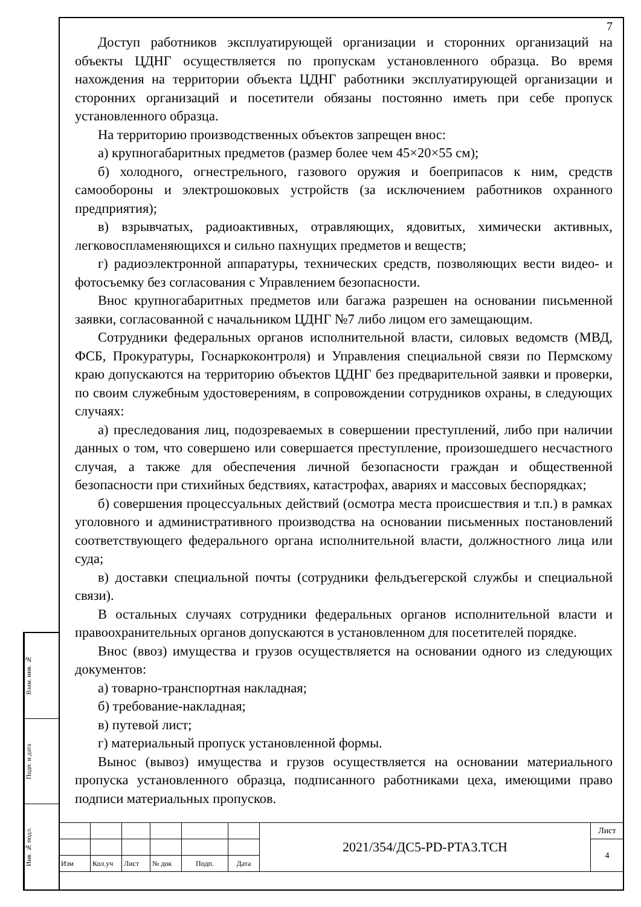Взам. инв. №
Подп. и дата
Инв. № подл.
7
Доступ работников эксплуатирующей организации и сторонних организаций на объекты ЦДНГ осуществляется по пропускам установленного образца. Во время нахождения на территории объекта ЦДНГ работники эксплуатирующей организации и сторонних организаций и посетители обязаны постоянно иметь при себе пропуск установленного образца.
На территорию производственных объектов запрещен внос:
а) крупногабаритных предметов (размер более чем 45×20×55 см);
б) холодного, огнестрельного, газового оружия и боеприпасов к ним, средств самообороны и электрошоковых устройств (за исключением работников охранного предприятия);
в) взрывчатых, радиоактивных, отравляющих, ядовитых, химически активных, легковоспламеняющихся и сильно пахнущих предметов и веществ;
г) радиоэлектронной аппаратуры, технических средств, позволяющих вести видео- и фотосъемку без согласования с Управлением безопасности.
Внос крупногабаритных предметов или багажа разрешен на основании письменной заявки, согласованной с начальником ЦДНГ №7 либо лицом его замещающим.
Сотрудники федеральных органов исполнительной власти, силовых ведомств (МВД, ФСБ, Прокуратуры, Госнаркоконтроля) и Управления специальной связи по Пермскому краю допускаются на территорию объектов ЦДНГ без предварительной заявки и проверки, по своим служебным удостоверениям, в сопровождении сотрудников охраны, в следующих случаях:
а) преследования лиц, подозреваемых в совершении преступлений, либо при наличии данных о том, что совершено или совершается преступление, произошедшего несчастного случая, а также для обеспечения личной безопасности граждан и общественной безопасности при стихийных бедствиях, катастрофах, авариях и массовых беспорядках;
б) совершения процессуальных действий (осмотра места происшествия и т.п.) в рамках уголовного и административного производства на основании письменных постановлений соответствующего федерального органа исполнительной власти, должностного лица или суда;
в) доставки специальной почты (сотрудники фельдъегерской службы и специальной связи).
В остальных случаях сотрудники федеральных органов исполнительной власти и правоохранительных органов допускаются в установленном для посетителей порядке.
Внос (ввоз) имущества и грузов осуществляется на основании одного из следующих документов:
а) товарно-транспортная накладная;
б) требование-накладная;
в) путевой лист;
г) материальный пропуск установленной формы.
Вынос (вывоз) имущества и грузов осуществляется на основании материального пропуска установленного образца, подписанного работниками цеха, имеющими право подписи материальных пропусков.
| | | | | | | 2021/354/ДС5-PD-PTA3.TCH | Лист |
| | | | | | | | 4 |
| Изм | Кол.уч | Лист | № док | Подп. | Дата | | |